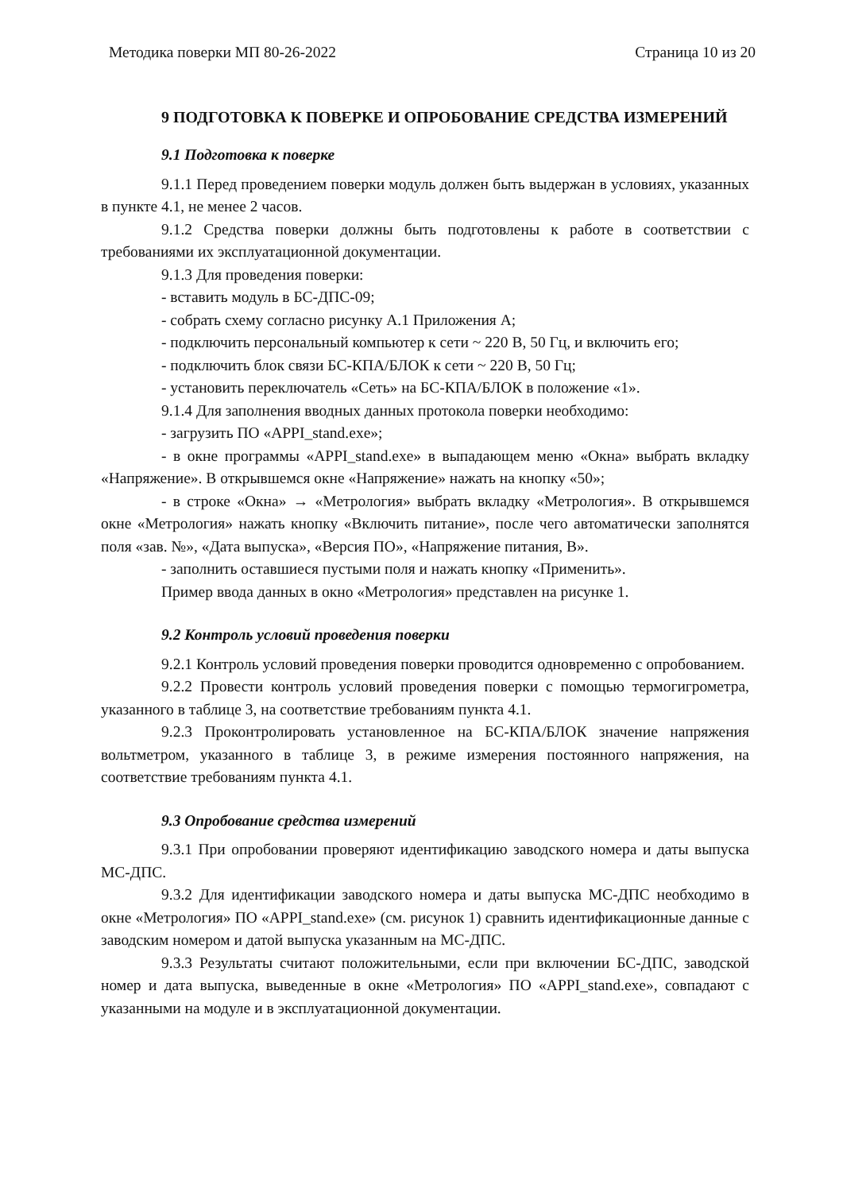Методика поверки МП 80-26-2022 Страница 10 из 20
9 ПОДГОТОВКА К ПОВЕРКЕ И ОПРОБОВАНИЕ СРЕДСТВА ИЗМЕРЕНИЙ
9.1 Подготовка к поверке
9.1.1 Перед проведением поверки модуль должен быть выдержан в условиях, указанных в пункте 4.1, не менее 2 часов.
9.1.2 Средства поверки должны быть подготовлены к работе в соответствии с требованиями их эксплуатационной документации.
9.1.3 Для проведения поверки:
- вставить модуль в БС-ДПС-09;
- собрать схему согласно рисунку А.1 Приложения А;
- подключить персональный компьютер к сети ~ 220 В, 50 Гц, и включить его;
- подключить блок связи БС-КПА/БЛОК к сети ~ 220 В, 50 Гц;
- установить переключатель «Сеть» на БС-КПА/БЛОК в положение «1».
9.1.4 Для заполнения вводных данных протокола поверки необходимо:
- загрузить ПО «APPI_stand.exe»;
- в окне программы «APPI_stand.exe» в выпадающем меню «Окна» выбрать вкладку «Напряжение». В открывшемся окне «Напряжение» нажать на кнопку «50»;
- в строке «Окна» → «Метрология» выбрать вкладку «Метрология». В открывшемся окне «Метрология» нажать кнопку «Включить питание», после чего автоматически заполнятся поля «зав. №», «Дата выпуска», «Версия ПО», «Напряжение питания, В».
- заполнить оставшиеся пустыми поля и нажать кнопку «Применить».
Пример ввода данных в окно «Метрология» представлен на рисунке 1.
9.2 Контроль условий проведения поверки
9.2.1 Контроль условий проведения поверки проводится одновременно с опробованием.
9.2.2 Провести контроль условий проведения поверки с помощью термогигрометра, указанного в таблице 3, на соответствие требованиям пункта 4.1.
9.2.3 Проконтролировать установленное на БС-КПА/БЛОК значение напряжения вольтметром, указанного в таблице 3, в режиме измерения постоянного напряжения, на соответствие требованиям пункта 4.1.
9.3 Опробование средства измерений
9.3.1 При опробовании проверяют идентификацию заводского номера и даты выпуска МС-ДПС.
9.3.2 Для идентификации заводского номера и даты выпуска МС-ДПС необходимо в окне «Метрология» ПО «APPI_stand.exe» (см. рисунок 1) сравнить идентификационные данные с заводским номером и датой выпуска указанным на МС-ДПС.
9.3.3 Результаты считают положительными, если при включении БС-ДПС, заводской номер и дата выпуска, выведенные в окне «Метрология» ПО «APPI_stand.exe», совпадают с указанными на модуле и в эксплуатационной документации.